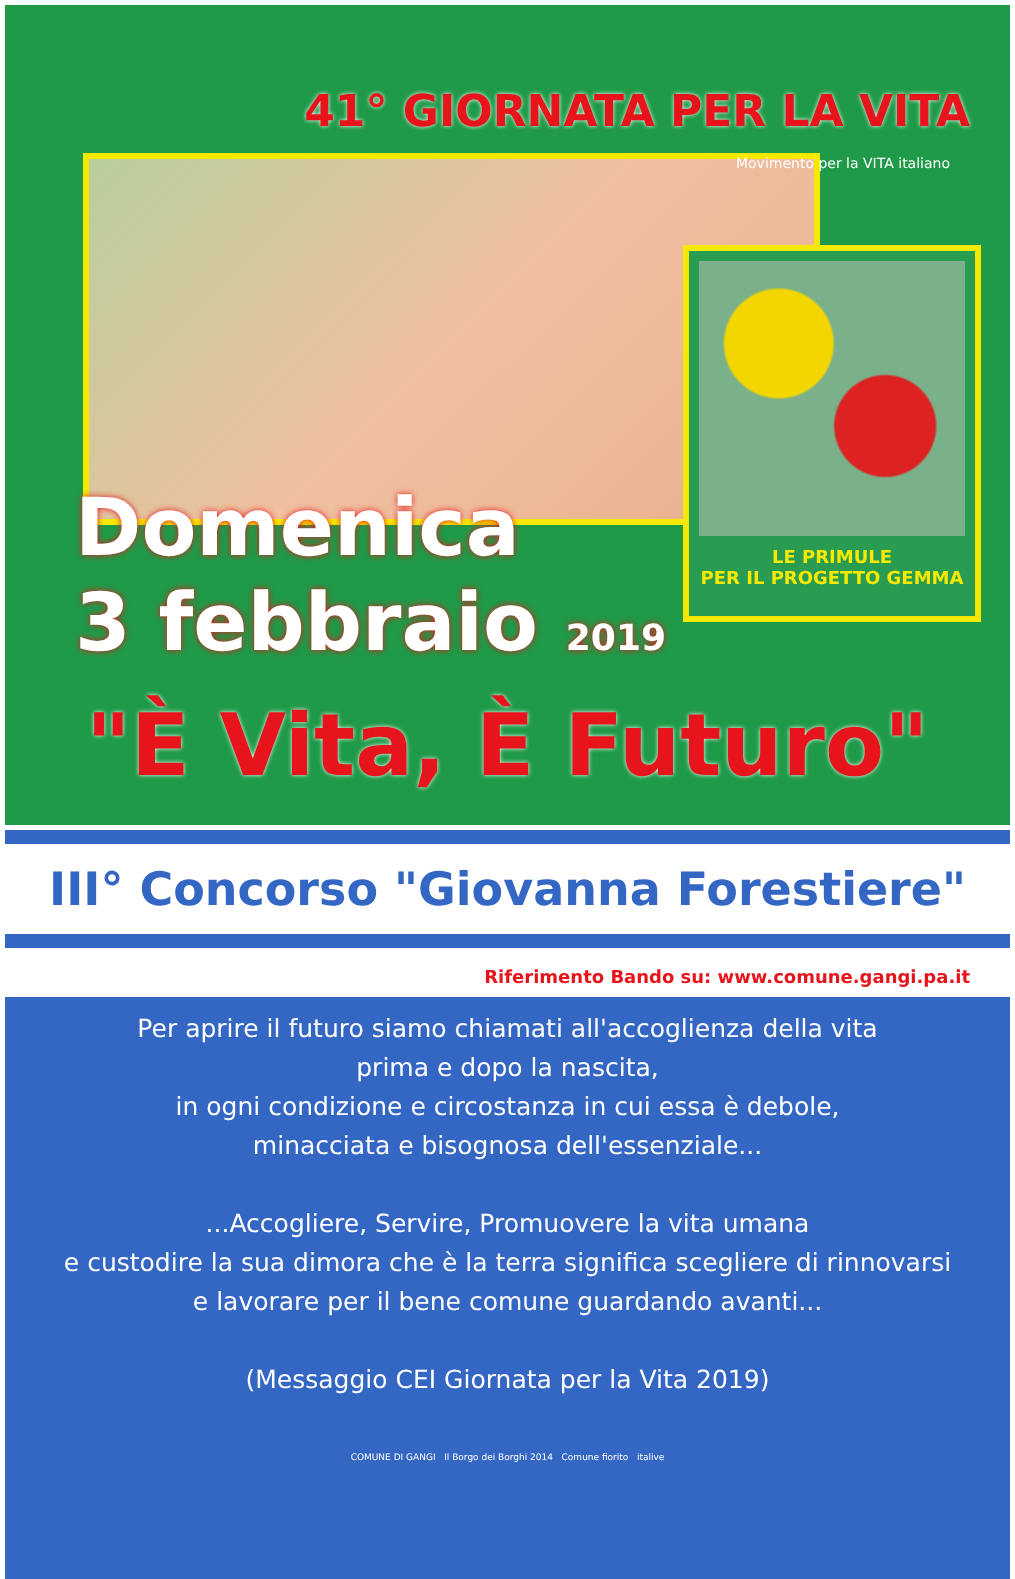41° GIORNATA PER LA VITA
Movimento per la VITA italiano
LE PRIMULE
PER IL PROGETTO GEMMA
Domenica
3 febbraio 2019
"È Vita, È Futuro"
III° Concorso "Giovanna Forestiere"
Riferimento Bando su: www.comune.gangi.pa.it
Per aprire il futuro siamo chiamati all'accoglienza della vita
prima e dopo la nascita,
in ogni condizione e circostanza in cui essa è debole,
minacciata e bisognosa dell'essenziale...
...Accogliere, Servire, Promuovere la vita umana
e custodire la sua dimora che è la terra significa scegliere di rinnovarsi
e lavorare per il bene comune guardando avanti...
(Messaggio CEI Giornata per la Vita 2019)
COMUNE DI GANGI Il Borgo dei Borghi 2014 Comune fiorito italive